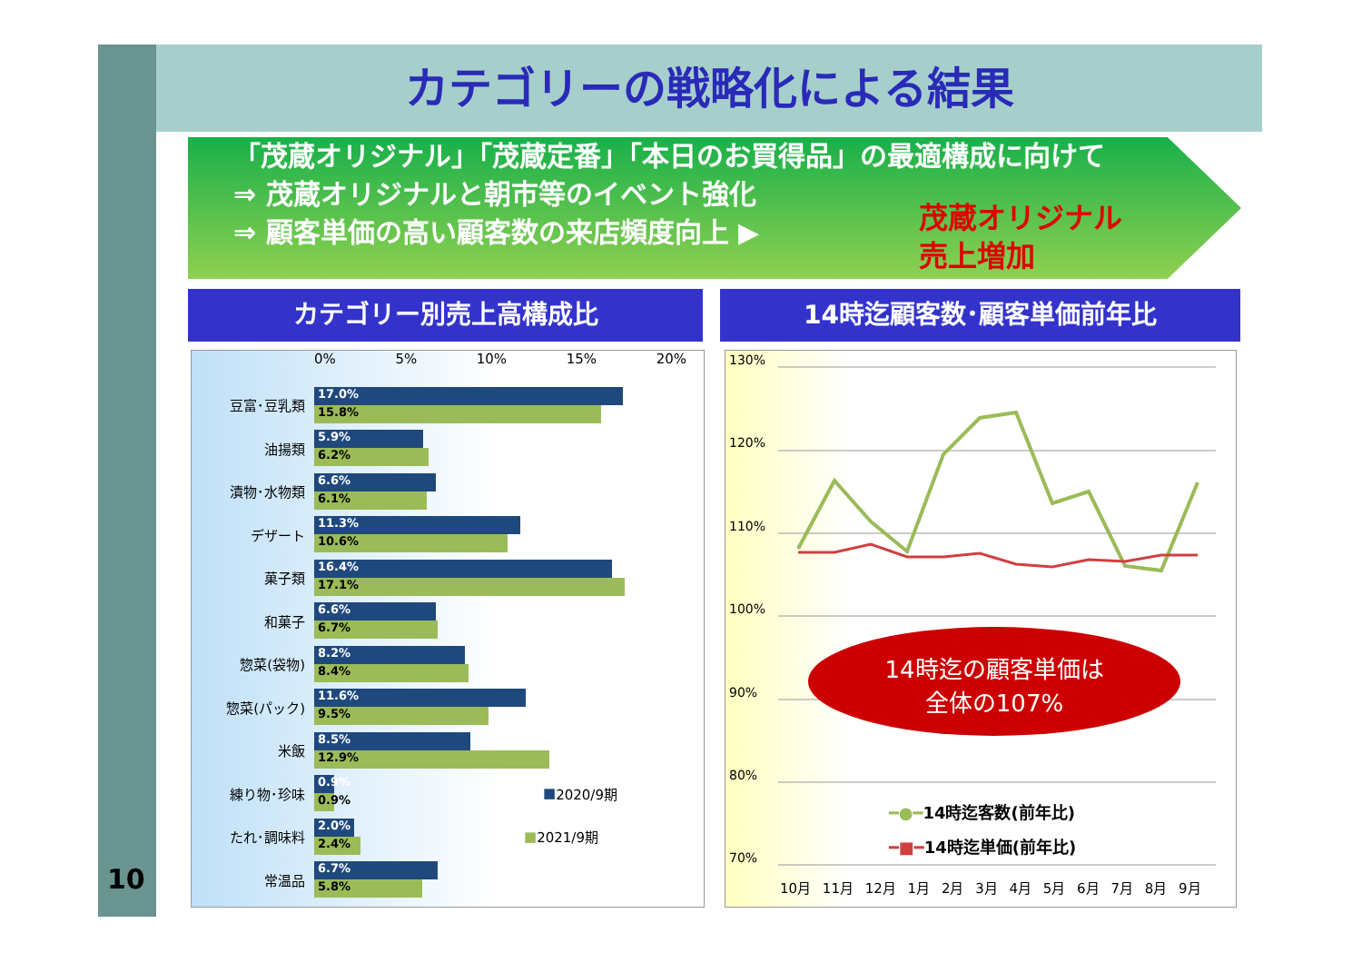10
カテゴリーの戦略化による結果
「茂蔵オリジナル」「茂蔵定番」「本日のお買得品」の最適構成に向けて
⇒ 茂蔵オリジナルと朝市等のイベント強化
⇒ 顧客単価の高い顧客数の来店頻度向上 ▶
茂蔵オリジナル
売上増加
カテゴリー別売上高構成比 14時迄顧客数･顧客単価前年比
0% 5% 10% 15% 20%
豆富･豆乳類
17.0%
15.8%
油揚類
5.9%
6.2%
漬物･水物類
6.6%
6.1%
デザート
11.3%
10.6%
菓子類
16.4%
17.1%
和菓子
6.6%
6.7%
惣菜(袋物)
8.2%
8.4%
惣菜(パック)
11.6%
9.5%
米飯
8.5%
12.9%
練り物･珍味
0.9%
0.9%
■ 2020/9期
たれ･調味料
2.0%
2.4%
■ 2021/9期
常温品
6.7%
5.8%
130%
120%
110%
100%
90%
80%
70%
━●━14時迄客数(前年比)
━■━14時迄単価(前年比)
10月 11月 12月 1月 2月 3月 4月 5月 6月 7月 8月 9月
14時迄の顧客単価は
全体の107%